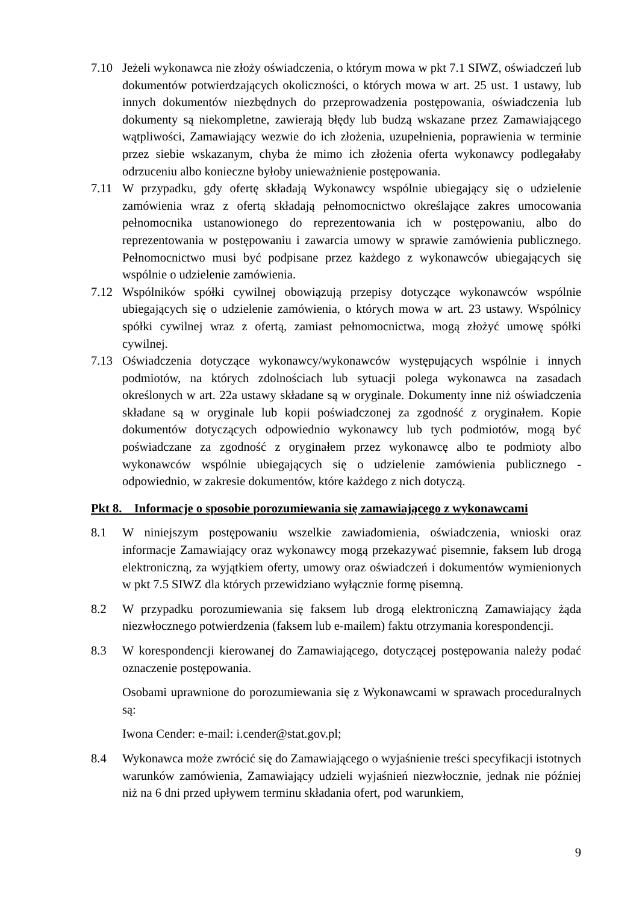7.10 Jeżeli wykonawca nie złoży oświadczenia, o którym mowa w pkt 7.1 SIWZ, oświadczeń lub dokumentów potwierdzających okoliczności, o których mowa w art. 25 ust. 1 ustawy, lub innych dokumentów niezbędnych do przeprowadzenia postępowania, oświadczenia lub dokumenty są niekompletne, zawierają błędy lub budzą wskazane przez Zamawiającego wątpliwości, Zamawiający wezwie do ich złożenia, uzupełnienia, poprawienia w terminie przez siebie wskazanym, chyba że mimo ich złożenia oferta wykonawcy podlegałaby odrzuceniu albo konieczne byłoby unieważnienie postępowania.
7.11 W przypadku, gdy ofertę składają Wykonawcy wspólnie ubiegający się o udzielenie zamówienia wraz z ofertą składają pełnomocnictwo określające zakres umocowania pełnomocnika ustanowionego do reprezentowania ich w postępowaniu, albo do reprezentowania w postępowaniu i zawarcia umowy w sprawie zamówienia publicznego. Pełnomocnictwo musi być podpisane przez każdego z wykonawców ubiegających się wspólnie o udzielenie zamówienia.
7.12 Wspólników spółki cywilnej obowiązują przepisy dotyczące wykonawców wspólnie ubiegających się o udzielenie zamówienia, o których mowa w art. 23 ustawy. Wspólnicy spółki cywilnej wraz z ofertą, zamiast pełnomocnictwa, mogą złożyć umowę spółki cywilnej.
7.13 Oświadczenia dotyczące wykonawcy/wykonawców występujących wspólnie i innych podmiotów, na których zdolnościach lub sytuacji polega wykonawca na zasadach określonych w art. 22a ustawy składane są w oryginale. Dokumenty inne niż oświadczenia składane są w oryginale lub kopii poświadczonej za zgodność z oryginałem. Kopie dokumentów dotyczących odpowiednio wykonawcy lub tych podmiotów, mogą być poświadczane za zgodność z oryginałem przez wykonawcę albo te podmioty albo wykonawców wspólnie ubiegających się o udzielenie zamówienia publicznego - odpowiednio, w zakresie dokumentów, które każdego z nich dotyczą.
Pkt 8. Informacje o sposobie porozumiewania się zamawiającego z wykonawcami
8.1 W niniejszym postępowaniu wszelkie zawiadomienia, oświadczenia, wnioski oraz informacje Zamawiający oraz wykonawcy mogą przekazywać pisemnie, faksem lub drogą elektroniczną, za wyjątkiem oferty, umowy oraz oświadczeń i dokumentów wymienionych w pkt 7.5 SIWZ dla których przewidziano wyłącznie formę pisemną.
8.2 W przypadku porozumiewania się faksem lub drogą elektroniczną Zamawiający żąda niezwłocznego potwierdzenia (faksem lub e-mailem) faktu otrzymania korespondencji.
8.3 W korespondencji kierowanej do Zamawiającego, dotyczącej postępowania należy podać oznaczenie postępowania.
Osobami uprawnione do porozumiewania się z Wykonawcami w sprawach proceduralnych są:
Iwona Cender: e-mail: i.cender@stat.gov.pl;
8.4 Wykonawca może zwrócić się do Zamawiającego o wyjaśnienie treści specyfikacji istotnych warunków zamówienia, Zamawiający udzieli wyjaśnień niezwłocznie, jednak nie później niż na 6 dni przed upływem terminu składania ofert, pod warunkiem,
9